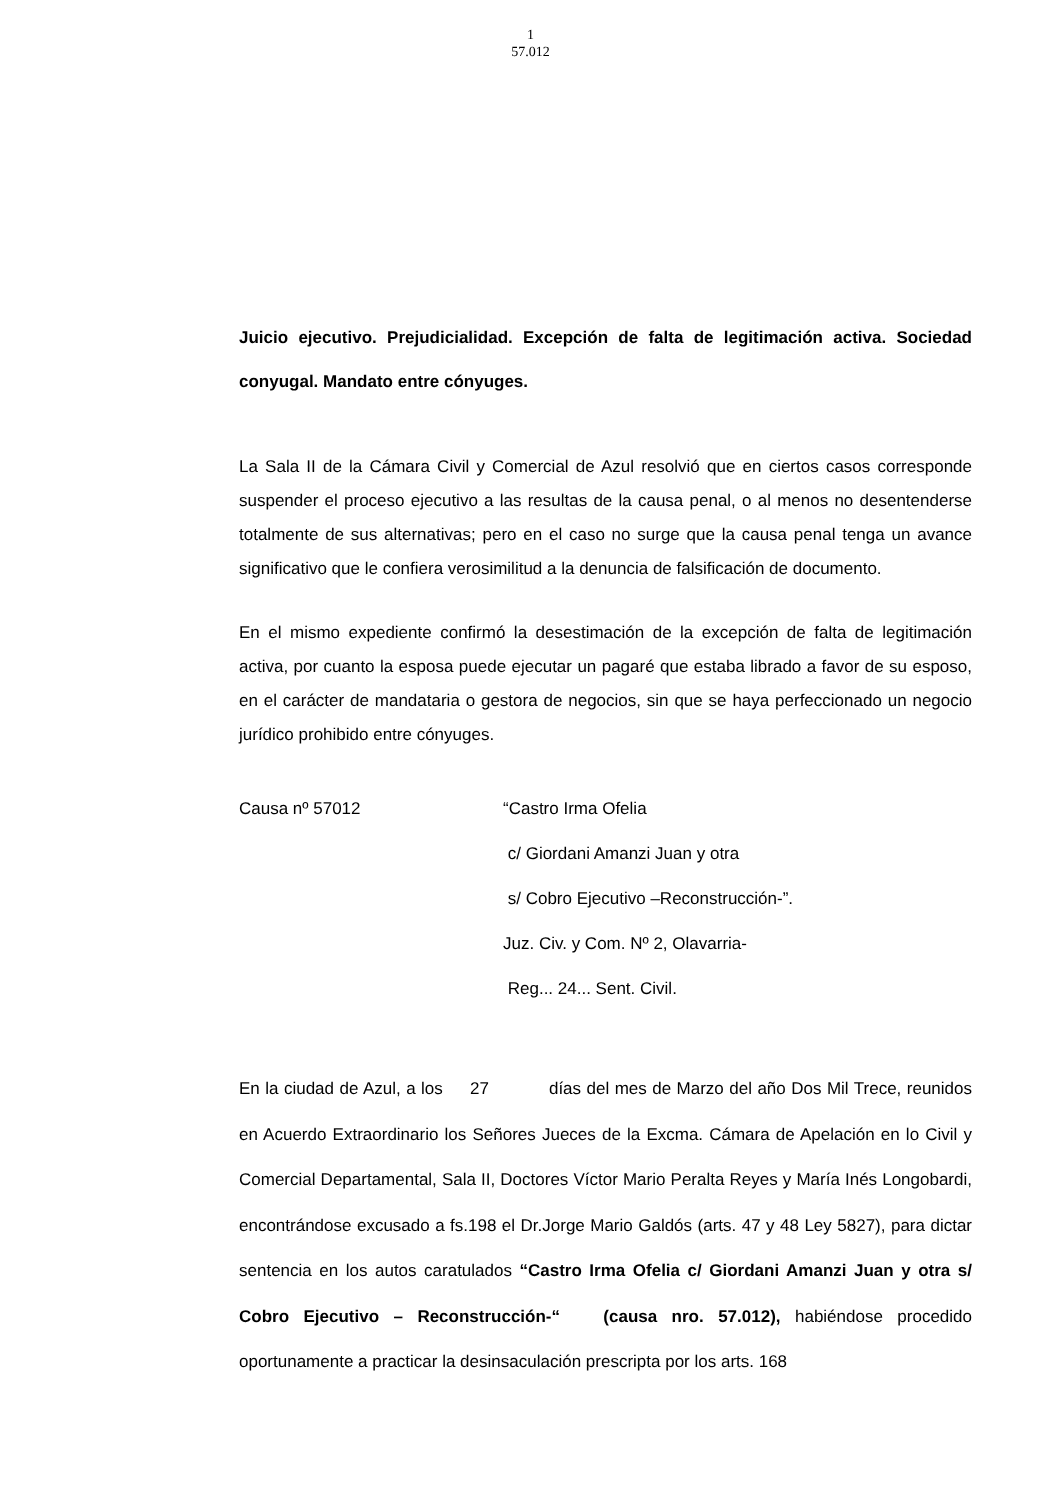1
57.012
Juicio ejecutivo. Prejudicialidad. Excepción de falta de legitimación activa. Sociedad conyugal. Mandato entre cónyuges.
La Sala II de la Cámara Civil y Comercial de Azul resolvió que en ciertos casos corresponde suspender el proceso ejecutivo a las resultas de la causa penal, o al menos no desentenderse totalmente de sus alternativas; pero en el caso no surge que la causa penal tenga un avance significativo que le confiera verosimilitud a la denuncia de falsificación de documento.
En el mismo expediente confirmó la desestimación de la excepción de falta de legitimación activa, por cuanto la esposa puede ejecutar un pagaré que estaba librado a favor de su esposo, en el carácter de mandataria o gestora de negocios, sin que se haya perfeccionado un negocio jurídico prohibido entre cónyuges.
Causa nº 57012 “Castro Irma Ofelia
c/ Giordani Amanzi Juan y otra
s/ Cobro Ejecutivo –Reconstrucción-”.
Juz. Civ. y Com. Nº 2, Olavarria-
Reg... 24... Sent. Civil.
En la ciudad de Azul, a los 27 días del mes de Marzo del año Dos Mil Trece, reunidos en Acuerdo Extraordinario los Señores Jueces de la Excma. Cámara de Apelación en lo Civil y Comercial Departamental, Sala II, Doctores Víctor Mario Peralta Reyes y María Inés Longobardi, encontrándose excusado a fs.198 el Dr.Jorge Mario Galdós (arts. 47 y 48 Ley 5827), para dictar sentencia en los autos caratulados “Castro Irma Ofelia c/ Giordani Amanzi Juan y otra s/ Cobro Ejecutivo – Reconstrucción-“ (causa nro. 57.012), habiéndose procedido oportunamente a practicar la desinsaculación prescripta por los arts. 168